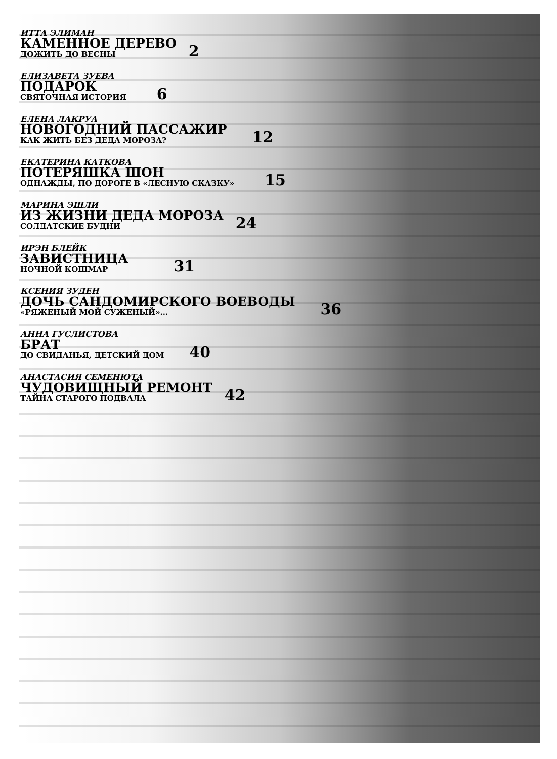ИТТА ЭЛИМАН
КАМЕННОЕ ДЕРЕВО
ДОЖИТЬ ДО ВЕСНЫ
2
ЕЛИЗАВЕТА ЗУЕВА
ПОДАРОК
СВЯТОЧНАЯ ИСТОРИЯ
6
ЕЛЕНА ЛАКРУА
НОВОГОДНИЙ ПАССАЖИР
КАК ЖИТЬ БЕЗ ДЕДА МОРОЗА?
12
ЕКАТЕРИНА КАТКОВА
ПОТЕРЯШКА ШОН
ОДНАЖДЫ, ПО ДОРОГЕ В «ЛЕСНУЮ СКАЗКУ»
15
МАРИНА ЭШЛИ
ИЗ ЖИЗНИ ДЕДА МОРОЗА
СОЛДАТСКИЕ БУДНИ
24
ИРЭН БЛЕЙК
ЗАВИСТНИЦА
НОЧНОЙ КОШМАР
31
КСЕНИЯ ЗУДЕН
ДОЧЬ САНДОМИРСКОГО ВОЕВОДЫ
«РЯЖЕНЫЙ МОЙ СУЖЕНЫЙ»...
36
АННА ГУСЛИСТОВА
БРАТ
ДО СВИДАНЬЯ, ДЕТСКИЙ ДОМ
40
АНАСТАСИЯ СЕМЕНЮТА
ЧУДОВИЩНЫЙ РЕМОНТ
ТАЙНА СТАРОГО ПОДВАЛА
42